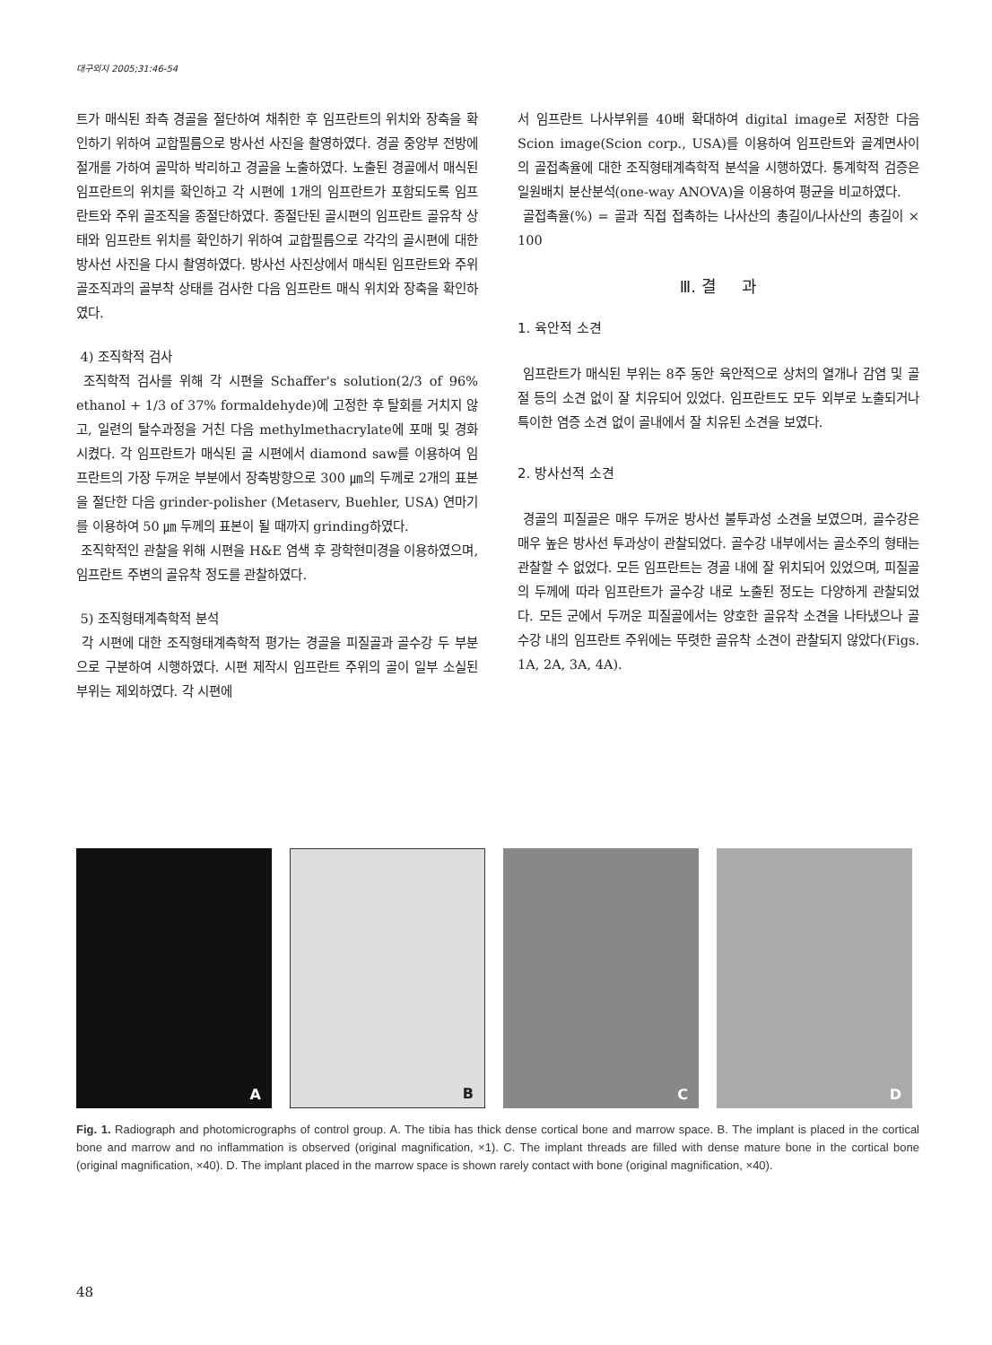대구외지 2005;31:46-54
트가 매식된 좌측 경골을 절단하여 채취한 후 임프란트의 위치와 장축을 확인하기 위하여 교합필름으로 방사선 사진을 촬영하였다. 경골 중앙부 전방에 절개를 가하여 골막하 박리하고 경골을 노출하였다. 노출된 경골에서 매식된 임프란트의 위치를 확인하고 각 시편에 1개의 임프란트가 포함되도록 임프란트와 주위 골조직을 종절단하였다. 종절단된 골시편의 임프란트 골유착 상태와 임프란트 위치를 확인하기 위하여 교합필름으로 각각의 골시편에 대한 방사선 사진을 다시 촬영하였다. 방사선 사진상에서 매식된 임프란트와 주위 골조직과의 골부착 상태를 검사한 다음 임프란트 매식 위치와 장축을 확인하였다.
4) 조직학적 검사
조직학적 검사를 위해 각 시편을 Schaffer's solution(2/3 of 96% ethanol + 1/3 of 37% formaldehyde)에 고정한 후 탈회를 거치지 않고, 일련의 탈수과정을 거친 다음 methylmethacrylate에 포매 및 경화시켰다. 각 임프란트가 매식된 골 시편에서 diamond saw를 이용하여 임프란트의 가장 두꺼운 부분에서 장축방향으로 300 ㎛의 두께로 2개의 표본을 절단한 다음 grinder-polisher (Metaserv, Buehler, USA) 연마기를 이용하여 50 ㎛ 두께의 표본이 될 때까지 grinding하였다.
조직학적인 관찰을 위해 시편을 H&E 염색 후 광학현미경을 이용하였으며, 임프란트 주변의 골유착 정도를 관찰하였다.
5) 조직형태계측학적 분석
각 시편에 대한 조직형태계측학적 평가는 경골을 피질골과 골수강 두 부분으로 구분하여 시행하였다. 시편 제작시 임프란트 주위의 골이 일부 소실된 부위는 제외하였다. 각 시편에
서 임프란트 나사부위를 40배 확대하여 digital image로 저장한 다음 Scion image(Scion corp., USA)를 이용하여 임프란트와 골계면사이의 골접촉율에 대한 조직형태계측학적 분석을 시행하였다. 통계학적 검증은 일원배치 분산분석(one-way ANOVA)을 이용하여 평균을 비교하였다.
골접촉율(%) = 골과 직접 접촉하는 나사산의 총길이/나사산의 총길이 × 100
Ⅲ. 결 과
1. 육안적 소견
임프란트가 매식된 부위는 8주 동안 육안적으로 상처의 열개나 감염 및 골절 등의 소견 없이 잘 치유되어 있었다. 임프란트도 모두 외부로 노출되거나 특이한 염증 소견 없이 골내에서 잘 치유된 소견을 보였다.
2. 방사선적 소견
경골의 피질골은 매우 두꺼운 방사선 불투과성 소견을 보였으며, 골수강은 매우 높은 방사선 투과상이 관찰되었다. 골수강 내부에서는 골소주의 형태는 관찰할 수 없었다. 모든 임프란트는 경골 내에 잘 위치되어 있었으며, 피질골의 두께에 따라 임프란트가 골수강 내로 노출된 정도는 다양하게 관찰되었다. 모든 군에서 두꺼운 피질골에서는 양호한 골유착 소견을 나타냈으나 골수강 내의 임프란트 주위에는 뚜렷한 골유착 소견이 관찰되지 않았다(Figs. 1A, 2A, 3A, 4A).
A
B
C
D
Fig. 1. Radiograph and photomicrographs of control group. A. The tibia has thick dense cortical bone and marrow space. B. The implant is placed in the cortical bone and marrow and no inflammation is observed (original magnification, ×1). C. The implant threads are filled with dense mature bone in the cortical bone (original magnification, ×40). D. The implant placed in the marrow space is shown rarely contact with bone (original magnification, ×40).
48